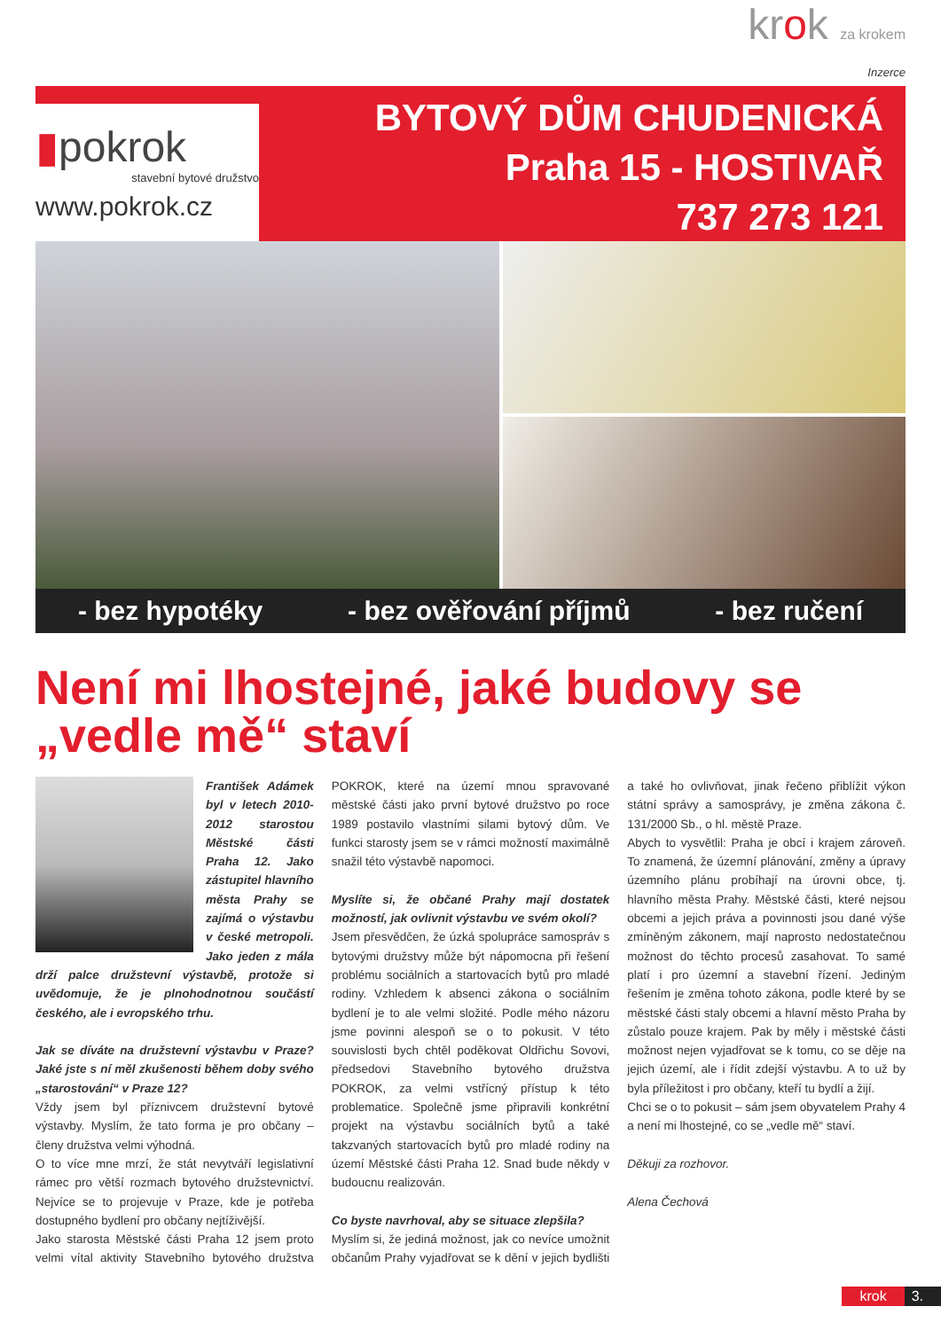krok za krokem
Inzerce
▮pokrok
stavební bytové družstvo
www.pokrok.cz
BYTOVÝ DŮM CHUDENICKÁ
Praha 15 - HOSTIVAŘ
737 273 121
- bez hypotéky - bez ověřování příjmů - bez ručení
Není mi lhostejné, jaké budovy se „vedle mě“ staví
František Adámek byl v letech 2010-2012 starostou Městské části Praha 12. Jako zástupitel hlavního města Prahy se zajímá o výstavbu v české metropoli. Jako jeden z mála drží palce družstevní výstavbě, protože si uvědomuje, že je plnohodnotnou součástí českého, ale i evropského trhu.
Jak se díváte na družstevní výstavbu v Praze? Jaké jste s ní měl zkušenosti během doby svého „starostování“ v Praze 12?
Vždy jsem byl příznivcem družstevní bytové výstavby. Myslím, že tato forma je pro občany – členy družstva velmi výhodná.
O to více mne mrzí, že stát nevytváří legislativní rámec pro větší rozmach bytového družstevnictví. Nejvíce se to projevuje v Praze, kde je potřeba dostupného bydlení pro občany nejtíživější.
Jako starosta Městské části Praha 12 jsem proto velmi vítal aktivity Stavebního bytového družstva POKROK, které na území mnou spravované městské části jako první bytové družstvo po roce 1989 postavilo vlastními silami bytový dům. Ve funkci starosty jsem se v rámci možností maximálně snažil této výstavbě napomoci.
Myslíte si, že občané Prahy mají dostatek možností, jak ovlivnit výstavbu ve svém okolí?
Jsem přesvědčen, že úzká spolupráce samospráv s bytovými družstvy může být nápomocna při řešení problému sociálních a startovacích bytů pro mladé rodiny. Vzhledem k absenci zákona o sociálním bydlení je to ale velmi složité. Podle mého názoru jsme povinni alespoň se o to pokusit. V této souvislosti bych chtěl poděkovat Oldřichu Sovovi, předsedovi Stavebního bytového družstva POKROK, za velmi vstřícný přístup k této problematice. Společně jsme připravili konkrétní projekt na výstavbu sociálních bytů a také takzvaných startovacích bytů pro mladé rodiny na území Městské části Praha 12. Snad bude někdy v budoucnu realizován.
Co byste navrhoval, aby se situace zlepšila?
Myslím si, že jediná možnost, jak co nevíce umožnit občanům Prahy vyjadřovat se k dění v jejich bydlišti a také ho ovlivňovat, jinak řečeno přiblížit výkon státní správy a samosprávy, je změna zákona č. 131/2000 Sb., o hl. městě Praze.
Abych to vysvětlil: Praha je obcí i krajem zároveň. To znamená, že územní plánování, změny a úpravy územního plánu probíhají na úrovni obce, tj. hlavního města Prahy. Městské části, které nejsou obcemi a jejich práva a povinnosti jsou dané výše zmíněným zákonem, mají naprosto nedostatečnou možnost do těchto procesů zasahovat. To samé platí i pro územní a stavební řízení. Jediným řešením je změna tohoto zákona, podle které by se městské části staly obcemi a hlavní město Praha by zůstalo pouze krajem. Pak by měly i městské části možnost nejen vyjadřovat se k tomu, co se děje na jejich území, ale i řídit zdejší výstavbu. A to už by byla příležitost i pro občany, kteří tu bydlí a žijí.
Chci se o to pokusit – sám jsem obyvatelem Prahy 4 a není mi lhostejné, co se „vedle mě“ staví.
Děkuji za rozhovor.
Alena Čechová
krok 3.